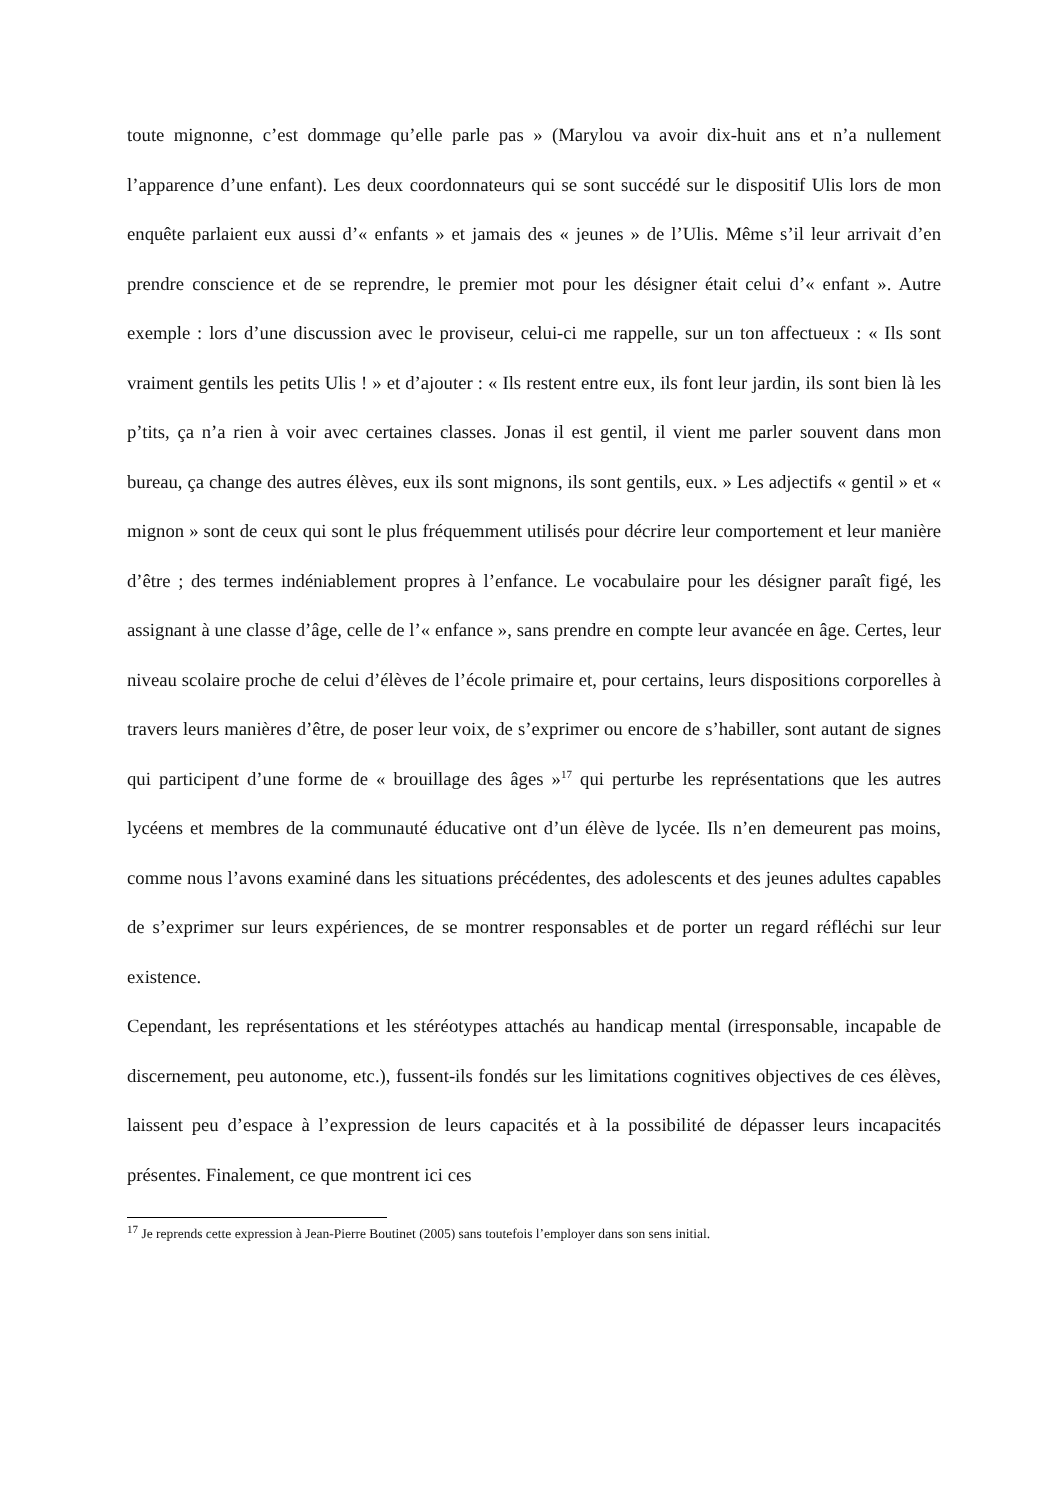toute mignonne, c’est dommage qu’elle parle pas » (Marylou va avoir dix-huit ans et n’a nullement l’apparence d’une enfant). Les deux coordonnateurs qui se sont succédé sur le dispositif Ulis lors de mon enquête parlaient eux aussi d’« enfants » et jamais des « jeunes » de l’Ulis. Même s’il leur arrivait d’en prendre conscience et de se reprendre, le premier mot pour les désigner était celui d’« enfant ». Autre exemple : lors d’une discussion avec le proviseur, celui-ci me rappelle, sur un ton affectueux : « Ils sont vraiment gentils les petits Ulis ! » et d’ajouter : « Ils restent entre eux, ils font leur jardin, ils sont bien là les p’tits, ça n’a rien à voir avec certaines classes. Jonas il est gentil, il vient me parler souvent dans mon bureau, ça change des autres élèves, eux ils sont mignons, ils sont gentils, eux. » Les adjectifs « gentil » et « mignon » sont de ceux qui sont le plus fréquemment utilisés pour décrire leur comportement et leur manière d’être ; des termes indéniablement propres à l’enfance. Le vocabulaire pour les désigner paraît figé, les assignant à une classe d’âge, celle de l’« enfance », sans prendre en compte leur avancée en âge. Certes, leur niveau scolaire proche de celui d’élèves de l’école primaire et, pour certains, leurs dispositions corporelles à travers leurs manières d’être, de poser leur voix, de s’exprimer ou encore de s’habiller, sont autant de signes qui participent d’une forme de « brouillage des âges »<sup>17</sup> qui perturbe les représentations que les autres lycéens et membres de la communauté éducative ont d’un élève de lycée. Ils n’en demeurent pas moins, comme nous l’avons examiné dans les situations précédentes, des adolescents et des jeunes adultes capables de s’exprimer sur leurs expériences, de se montrer responsables et de porter un regard réfléchi sur leur existence.
Cependant, les représentations et les stéréotypes attachés au handicap mental (irresponsable, incapable de discernement, peu autonome, etc.), fussent-ils fondés sur les limitations cognitives objectives de ces élèves, laissent peu d’espace à l’expression de leurs capacités et à la possibilité de dépasser leurs incapacités présentes. Finalement, ce que montrent ici ces
<sup>17</sup> Je reprends cette expression à Jean-Pierre Boutinet (2005) sans toutefois l’employer dans son sens initial.